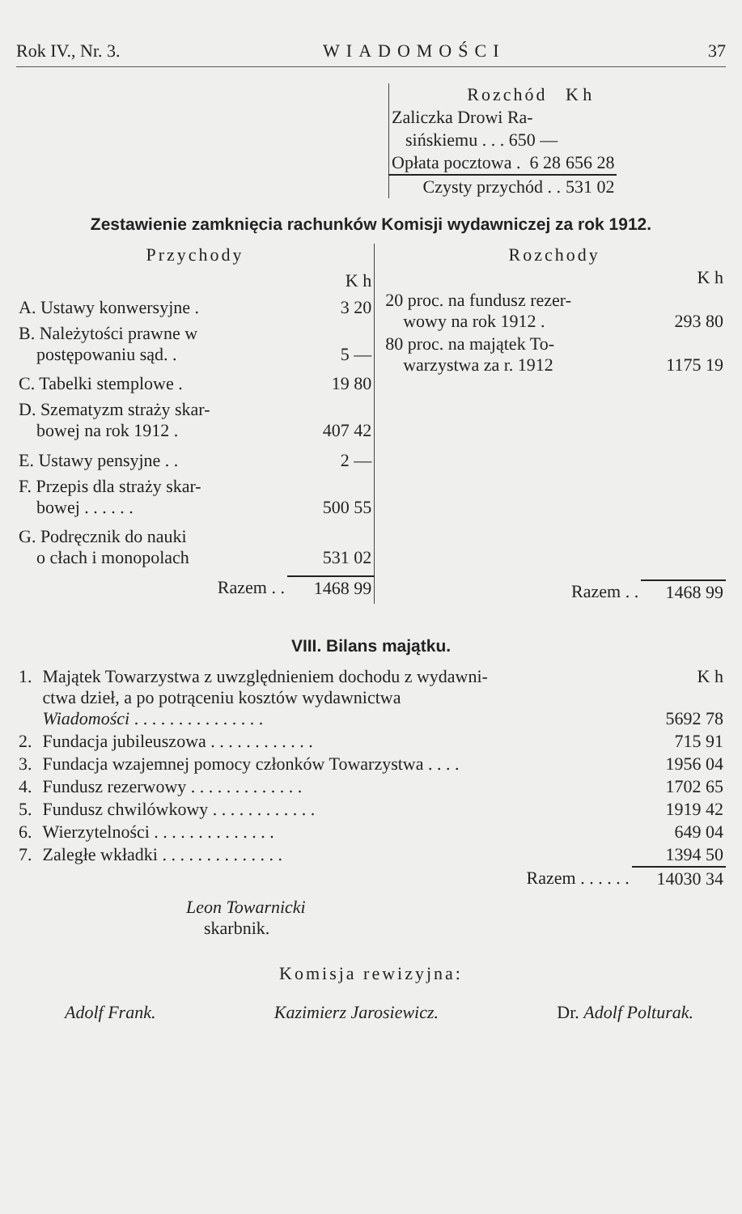Rok IV., Nr. 3. WIADOMOŚCI 37
| Rozchód | K h |
| Zaliczka Drowi Ra- | |
| sińskiemu . . . 650 — | |
| Opłata pocztowa . 6 28 | 656 28 |
| Czysty przychód . . | 531 02 |
Zestawienie zamknięcia rachunków Komisji wydawniczej za rok 1912.
| Przychody | |
| | K h |
| A. Ustawy konwersyjne . | 3 20 |
| B. Należytości prawne w postępowaniu sąd. . | 5 — |
| C. Tabelki stemplowe . | 19 80 |
| D. Szematyzm straży skar- bowej na rok 1912 . | 407 42 |
| E. Ustawy pensyjne . . | 2 — |
| F. Przepis dla straży skar- bowej . . . . . . | 500 55 |
| G. Podręcznik do nauki o cłach i monopolach | 531 02 |
| Razem . . | 1468 99 |
| Rozchody | |
| | K h |
| 20 proc. na fundusz rezer- wowy na rok 1912 . | 293 80 |
| 80 proc. na majątek To- warzystwa za r. 1912 | 1175 19 |
| Razem . . | 1468 99 |
VIII. Bilans majątku.
| 1. | Majątek Towarzystwa z uwzględnieniem dochodu z wydawni- ctwa dzieł, a po potrąceniu kosztów wydawnictwa Wiadomości . . . . . . . . . . . . . . . | K h 5692 78 |
| 2. | Fundacja jubileuszowa . . . . . . . . . . . . | 715 91 |
| 3. | Fundacja wzajemnej pomocy członków Towarzystwa . . . . | 1956 04 |
| 4. | Fundusz rezerwowy . . . . . . . . . . . . . | 1702 65 |
| 5. | Fundusz chwilówkowy . . . . . . . . . . . . | 1919 42 |
| 6. | Wierzytelności . . . . . . . . . . . . . . | 649 04 |
| 7. | Zaległe wkładki . . . . . . . . . . . . . . | 1394 50 |
| | Razem . . . . . . | 14030 34 |
Leon Towarnicki
skarbnik.
Komisja rewizyjna:
Adolf Frank. Kazimierz Jarosiewicz. Dr. Adolf Polturak.